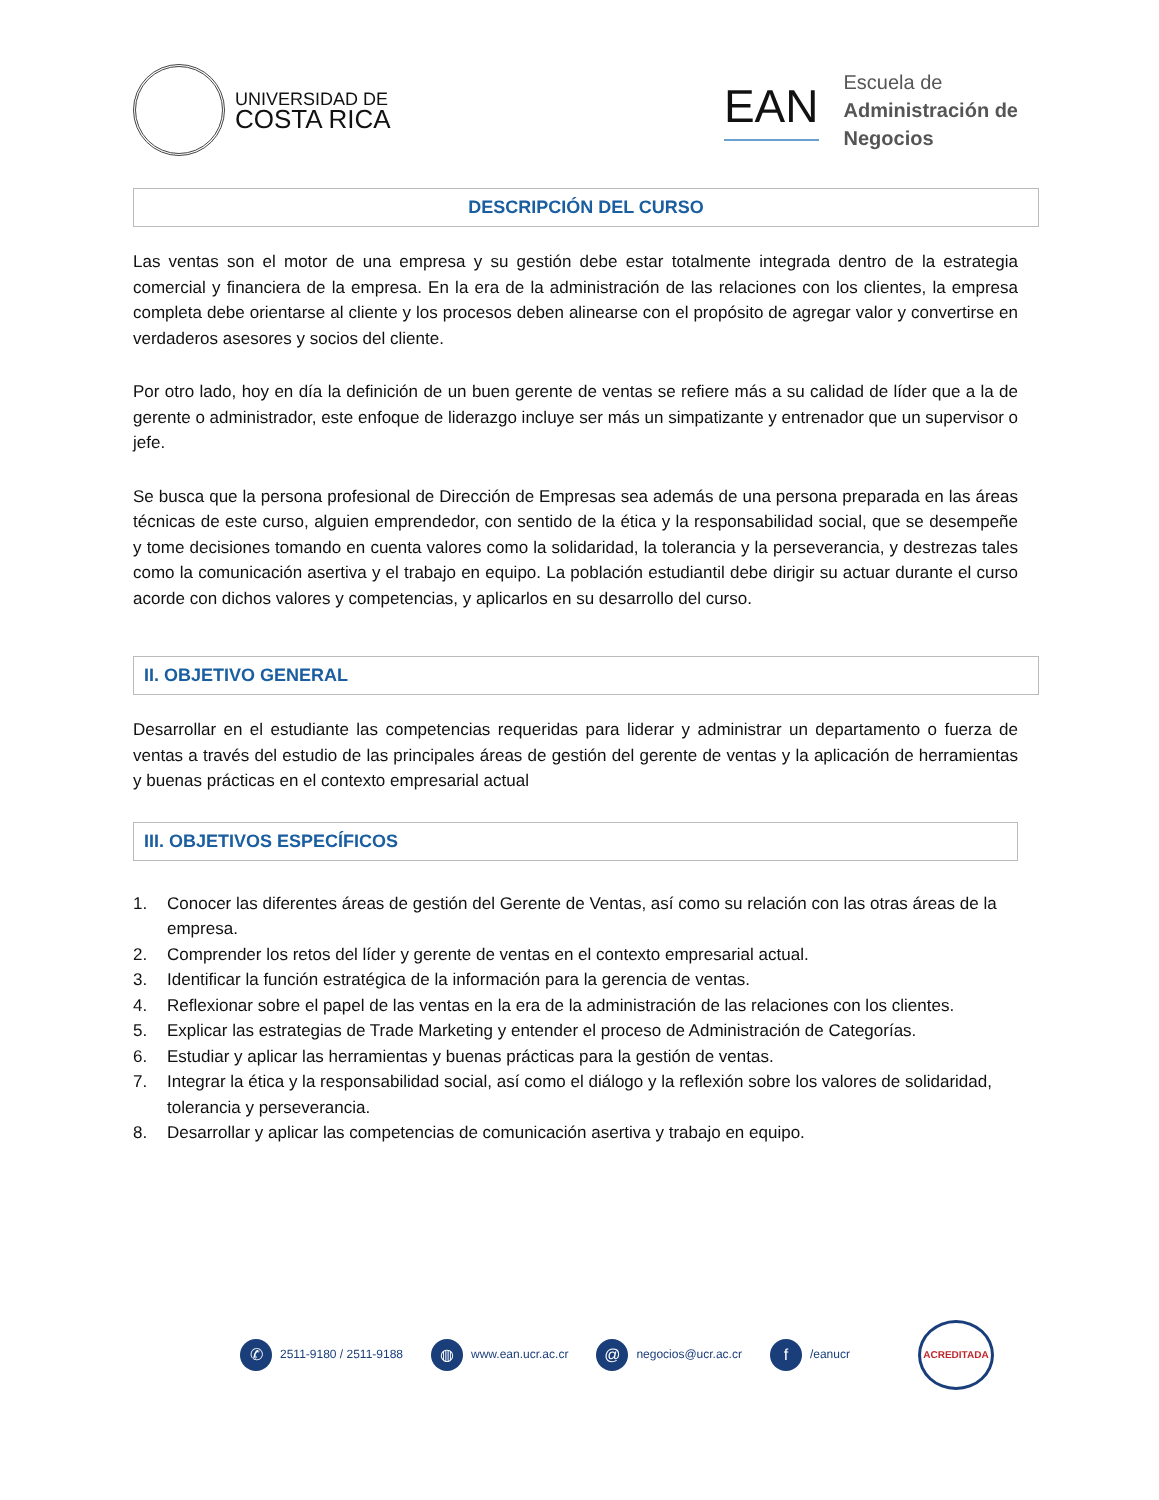UNIVERSIDAD DE
COSTA RICA
EAN
Escuela de
Administración de
Negocios
DESCRIPCIÓN DEL CURSO
Las ventas son el motor de una empresa y su gestión debe estar totalmente integrada dentro de la estrategia comercial y financiera de la empresa. En la era de la administración de las relaciones con los clientes, la empresa completa debe orientarse al cliente y los procesos deben alinearse con el propósito de agregar valor y convertirse en verdaderos asesores y socios del cliente.
Por otro lado, hoy en día la definición de un buen gerente de ventas se refiere más a su calidad de líder que a la de gerente o administrador, este enfoque de liderazgo incluye ser más un simpatizante y entrenador que un supervisor o jefe.
Se busca que la persona profesional de Dirección de Empresas sea además de una persona preparada en las áreas técnicas de este curso, alguien emprendedor, con sentido de la ética y la responsabilidad social, que se desempeñe y tome decisiones tomando en cuenta valores como la solidaridad, la tolerancia y la perseverancia, y destrezas tales como la comunicación asertiva y el trabajo en equipo. La población estudiantil debe dirigir su actuar durante el curso acorde con dichos valores y competencias, y aplicarlos en su desarrollo del curso.
II. OBJETIVO GENERAL
Desarrollar en el estudiante las competencias requeridas para liderar y administrar un departamento o fuerza de ventas a través del estudio de las principales áreas de gestión del gerente de ventas y la aplicación de herramientas y buenas prácticas en el contexto empresarial actual
III. OBJETIVOS ESPECÍFICOS
1. Conocer las diferentes áreas de gestión del Gerente de Ventas, así como su relación con las otras áreas de la empresa.
2. Comprender los retos del líder y gerente de ventas en el contexto empresarial actual.
3. Identificar la función estratégica de la información para la gerencia de ventas.
4. Reflexionar sobre el papel de las ventas en la era de la administración de las relaciones con los clientes.
5. Explicar las estrategias de Trade Marketing y entender el proceso de Administración de Categorías.
6. Estudiar y aplicar las herramientas y buenas prácticas para la gestión de ventas.
7. Integrar la ética y la responsabilidad social, así como el diálogo y la reflexión sobre los valores de solidaridad, tolerancia y perseverancia.
8. Desarrollar y aplicar las competencias de comunicación asertiva y trabajo en equipo.
✆ 2511-9180 / 2511-9188
◍ www.ean.ucr.ac.cr
@ negocios@ucr.ac.cr
f /eanucr
ACREDITADA